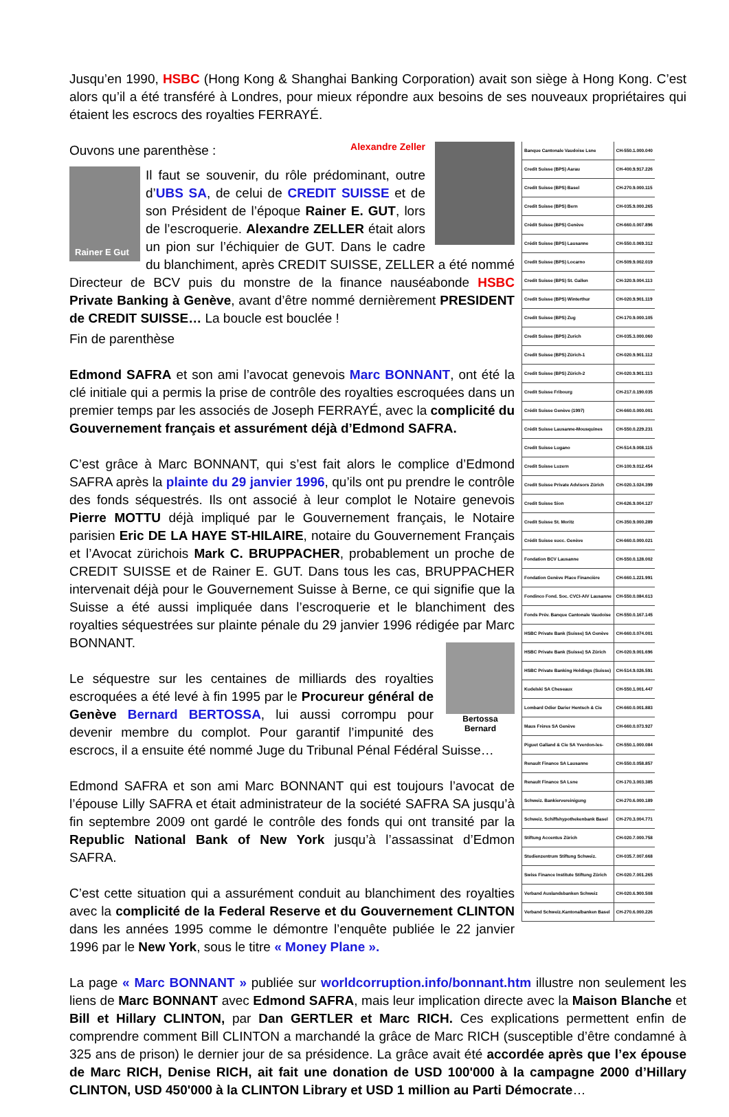Jusqu’en 1990, HSBC (Hong Kong & Shanghai Banking Corporation) avait son siège à Hong Kong. C’est alors qu’il a été transféré à Londres, pour mieux répondre aux besoins de ses nouveaux propriétaires qui étaient les escrocs des royalties FERRAYÉ.
| Banque Cantonale Vaudoise Lsne | CH-550.1.000.040 |
| Credit Suisse (BPS) Aarau | CH-400.9.917.226 |
| Credit Suisse (BPS) Basel | CH-270.9.000.115 |
| Credit Suisse (BPS) Bern | CH-035.9.000.265 |
| Crédit Suisse (BPS) Genève | CH-660.0.007.896 |
| Crédit Suisse (BPS) Lausanne | CH-550.0.069.312 |
| Credit Suisse (BPS) Locarno | CH-509.9.002.019 |
| Credit Suisse (BPS) St. Gallen | CH-320.9.004.113 |
| Credit Suisse (BPS) Winterthur | CH-020.9.901.119 |
| Credit Suisse (BPS) Zug | CH-170.9.000.105 |
| Credit Suisse (BPS) Zurich | CH-035.3.000.060 |
| Credit Suisse (BPS) Zürich-1 | CH-020.9.901.112 |
| Credit Suisse (BPS) Zürich-2 | CH-020.9.901.113 |
| Credit Suisse Fribourg | CH-217.0.190.035 |
| Crédit Suisse Genève (1997) | CH-660.0.000.001 |
| Crédit Suisse Lausanne-Mousquines | CH-550.0.229.231 |
| Credit Suisse Lugano | CH-514.9.008.115 |
| Credit Suisse Luzern | CH-100.9.012.454 |
| Credit Suisse Private Advisors Zürich | CH-020.3.024.399 |
| Credit Suisse Sion | CH-626.9.004.127 |
| Credit Suisse St. Moritz | CH-350.9.000.289 |
| Crédit Suisse succ. Genève | CH-660.0.000.021 |
| Fondation BCV Lausanne | CH-550.0.128.002 |
| Fondation Genève Place Financière | CH-660.1.221.991 |
| Fondinco Fond. Soc. CVCI-AIV Lausanne | CH-550.0.084.613 |
| Fonds Prév. Banque Cantonale Vaudoise | CH-550.0.167.145 |
| HSBC Private Bank (Suisse) SA Genève | CH-660.0.074.001 |
| HSBC Private Bank (Suisse) SA Zürich | CH-020.9.001.696 |
| HSBC Private Banking Holdings (Suisse) | CH-514.9.026.591 |
| Kudelski SA Cheseaux | CH-550.1.001.447 |
| Lombard Odier Darier Hentsch & Cie | CH-660.0.001.883 |
| Maus Frères SA Genève | CH-660.0.073.927 |
| Piguet Galland & Cie SA Yverdon-les- | CH-550.1.000.084 |
| Renault Finance SA Lausanne | CH-550.0.058.857 |
| Renault Finance SA Lsne | CH-170.3.003.385 |
| Schweiz. Bankiervereinigung | CH-270.6.000.189 |
| Schweiz. Schiffshypothekenbank Basel | CH-270.3.004.771 |
| Stiftung Accentus Zürich | CH-020.7.000.758 |
| Studienzentrum Stiftung Schweiz. | CH-035.7.007.668 |
| Swiss Finance Institute Stiftung Zürich | CH-020.7.001.265 |
| Verband Auslandsbanken Schweiz | CH-020.6.900.508 |
| Verband Schweiz.Kantonalbanken Basel | CH-270.6.000.226 |
Alexandre Zeller
Ouvons une parenthèse :
Rainer E Gut
Il faut se souvenir, du rôle prédominant, outre d’UBS SA, de celui de CREDIT SUISSE et de son Président de l’époque Rainer E. GUT, lors de l’escroquerie. Alexandre ZELLER était alors un pion sur l’échiquier de GUT. Dans le cadre du blanchiment, après CREDIT SUISSE, ZELLER a été nommé Directeur de BCV puis du monstre de la finance nauséabonde HSBC Private Banking à Genève, avant d’être nommé dernièrement PRESIDENT de CREDIT SUISSE… La boucle est bouclée !
Fin de parenthèse
Edmond SAFRA et son ami l’avocat genevois Marc BONNANT, ont été la clé initiale qui a permis la prise de contrôle des royalties escroquées dans un premier temps par les associés de Joseph FERRAYÉ, avec la complicité du Gouvernement français et assurément déjà d’Edmond SAFRA.
C’est grâce à Marc BONNANT, qui s’est fait alors le complice d’Edmond SAFRA après la plainte du 29 janvier 1996, qu’ils ont pu prendre le contrôle des fonds séquestrés. Ils ont associé à leur complot le Notaire genevois Pierre MOTTU déjà impliqué par le Gouvernement français, le Notaire parisien Eric DE LA HAYE ST-HILAIRE, notaire du Gouvernement Français et l’Avocat zürichois Mark C. BRUPPACHER, probablement un proche de CREDIT SUISSE et de Rainer E. GUT. Dans tous les cas, BRUPPACHER intervenait déjà pour le Gouvernement Suisse à Berne, ce qui signifie que la Suisse a été aussi impliquée dans l’escroquerie et le blanchiment des royalties séquestrées sur plainte pénale du 29 janvier 1996 rédigée par Marc BONNANT.
Bertossa Bernard
Le séquestre sur les centaines de milliards des royalties escroquées a été levé à fin 1995 par le Procureur général de Genève Bernard BERTOSSA, lui aussi corrompu pour devenir membre du complot. Pour garantif l’impunité des escrocs, il a ensuite été nommé Juge du Tribunal Pénal Fédéral Suisse…
Edmond SAFRA et son ami Marc BONNANT qui est toujours l’avocat de l’épouse Lilly SAFRA et était administrateur de la société SAFRA SA jusqu’à fin septembre 2009 ont gardé le contrôle des fonds qui ont transité par la Republic National Bank of New York jusqu’à l’assassinat d’Edmon SAFRA.
C’est cette situation qui a assurément conduit au blanchiment des royalties avec la complicité de la Federal Reserve et du Gouvernement CLINTON dans les années 1995 comme le démontre l’enquête publiée le 22 janvier 1996 par le New York, sous le titre « Money Plane ».
La page « Marc BONNANT » publiée sur worldcorruption.info/bonnant.htm illustre non seulement les liens de Marc BONNANT avec Edmond SAFRA, mais leur implication directe avec la Maison Blanche et Bill et Hillary CLINTON, par Dan GERTLER et Marc RICH. Ces explications permettent enfin de comprendre comment Bill CLINTON a marchandé la grâce de Marc RICH (susceptible d’être condamné à 325 ans de prison) le dernier jour de sa présidence. La grâce avait été accordée après que l’ex épouse de Marc RICH, Denise RICH, ait fait une donation de USD 100'000 à la campagne 2000 d’Hillary CLINTON, USD 450'000 à la CLINTON Library et USD 1 million au Parti Démocrate…